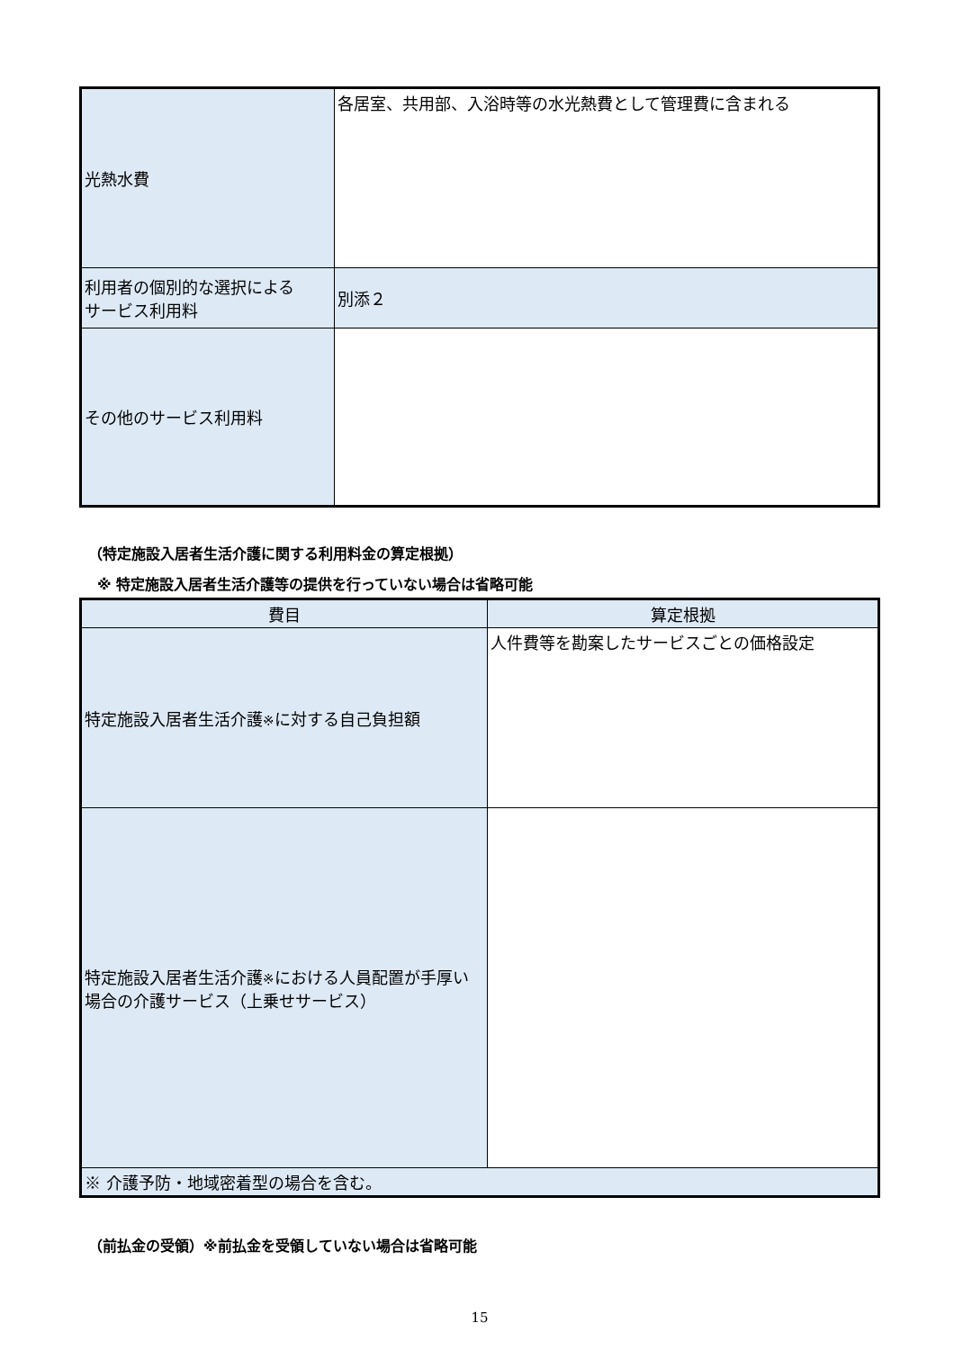| 光熱水費 | 各居室、共用部、入浴時等の水光熱費として管理費に含まれる |
| 利用者の個別的な選択による サービス利用料 | 別添２ |
| その他のサービス利用料 | |
（特定施設入居者生活介護に関する利用料金の算定根拠）
※ 特定施設入居者生活介護等の提供を行っていない場合は省略可能
| 費目 | 算定根拠 |
| 特定施設入居者生活介護 ※ に対する自己負担額 | 人件費等を勘案したサービスごとの価格設定 |
| 特定施設入居者生活介護 ※ における人員配置が手厚い場合の介護サービス（上乗せサービス） | |
| ※ 介護予防・地域密着型の場合を含む。 | |
（前払金の受領）※前払金を受領していない場合は省略可能
15